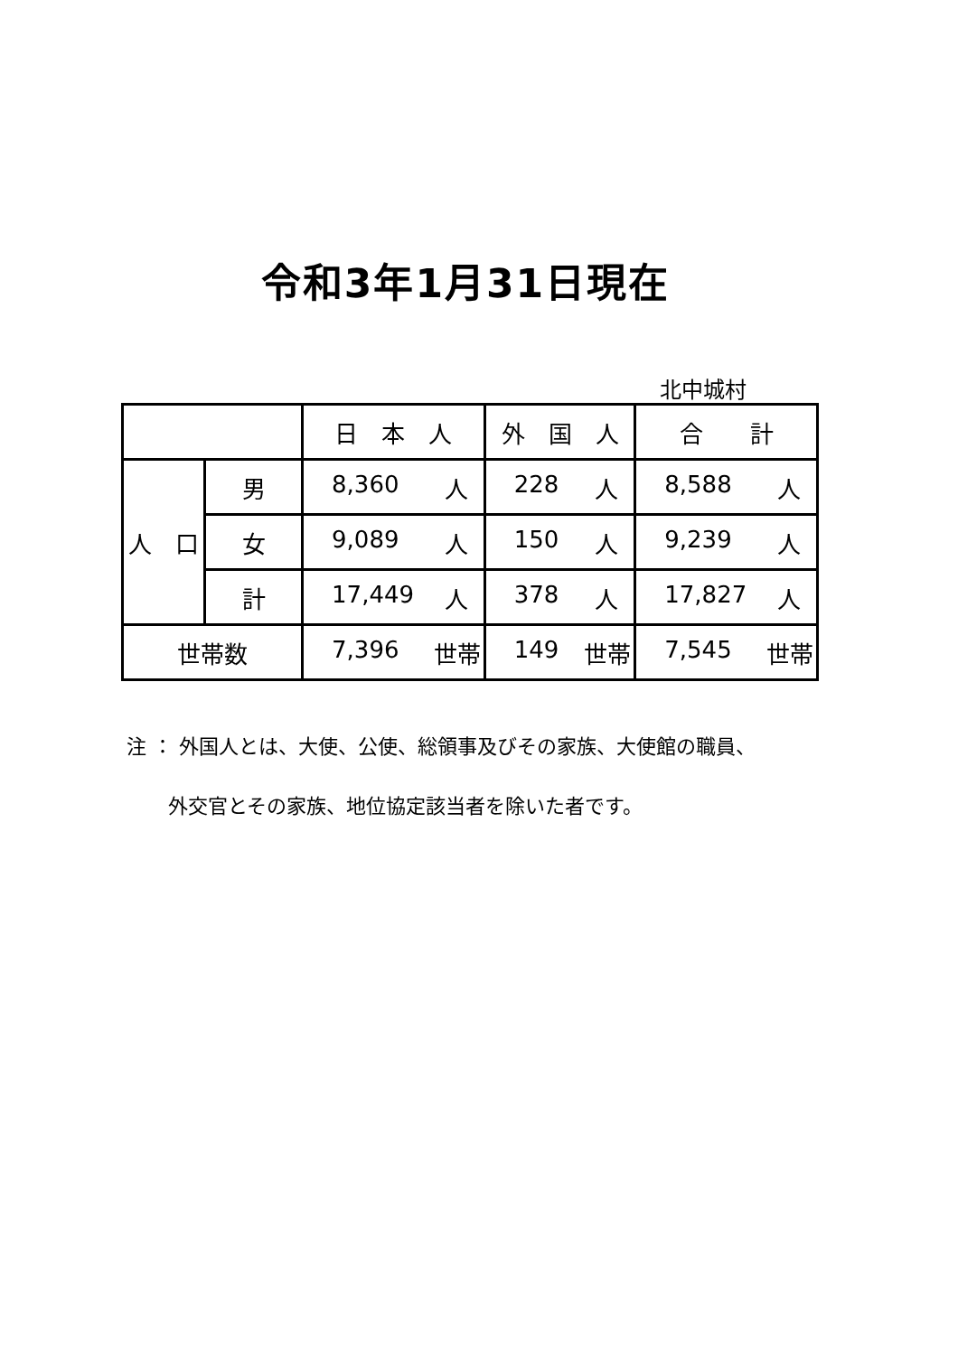令和3年1月31日現在
北中城村
| | | 日 本 人 | 外 国 人 | 合 計 |
| --- | --- | --- | --- | --- |
| 人 口 | 男 | 8,360 人 | 228 人 | 8,588 人 |
| | 女 | 9,089 人 | 150 人 | 9,239 人 |
| | 計 | 17,449 人 | 378 人 | 17,827 人 |
| 世帯数 | | 7,396 世帯 | 149 世帯 | 7,545 世帯 |
注 ： 外国人とは、大使、公使、総領事及びその家族、大使館の職員、
外交官とその家族、地位協定該当者を除いた者です。